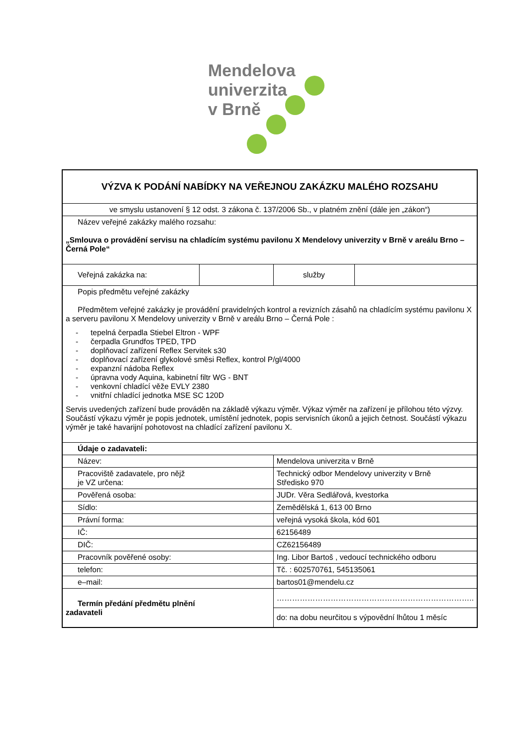Mendelova
univerzita
v Brně
| VÝZVA K PODÁNÍ NABÍDKY NA VEŘEJNOU ZAKÁZKU MALÉHO ROZSAHU | | | |
| ve smyslu ustanovení § 12 odst. 3 zákona č. 137/2006 Sb., v platném znění (dále jen „zákon“) | | | |
| Název veřejné zakázky malého rozsahu: „Smlouva o provádění servisu na chladícím systému pavilonu X Mendelovy univerzity v Brně v areálu Brno – Černá Pole“ | | | |
| Veřejná zakázka na: | | služby | |
| Popis předmětu veřejné zakázky Předmětem veřejné zakázky je provádění pravidelných kontrol a revizních zásahů na chladícím systému pavilonu X a serveru pavilonu X Mendelovy univerzity v Brně v areálu Brno – Černá Pole : - tepelná čerpadla Stiebel Eltron - WPF - čerpadla Grundfos TPED, TPD - doplňovací zařízení Reflex Servitek s30 - doplňovací zařízení glykolové směsi Reflex, kontrol P/gl/4000 - expanzní nádoba Reflex - úpravna vody Aquina, kabinetní filtr WG - BNT - venkovní chladící věže EVLY 2380 - vnitřní chladící jednotka MSE SC 120D Servis uvedených zařízení bude prováděn na základě výkazu výměr. Výkaz výměr na zařízení je přílohou této výzvy. Součástí výkazu výměr je popis jednotek, umístění jednotek, popis servisních úkonů a jejich četnost. Součástí výkazu výměr je také havarijní pohotovost na chladící zařízení pavilonu X. | | | |
| Údaje o zadavateli: | | | |
| Název: | | Mendelova univerzita v Brně | |
| Pracoviště zadavatele, pro nějž je VZ určena: | | Technický odbor Mendelovy univerzity v Brně Středisko 970 | |
| Pověřená osoba: | | JUDr. Věra Sedlářová, kvestorka | |
| Sídlo: | | Zemědělská 1, 613 00 Brno | |
| Právní forma: | | veřejná vysoká škola, kód 601 | |
| IČ: | | 62156489 | |
| DIČ: | | CZ62156489 | |
| Pracovník pověřené osoby: | | Ing. Libor Bartoš , vedoucí technického odboru | |
| telefon: | | Tč. : 602570761, 545135061 | |
| e–mail: | | bartos01@mendelu.cz | |
| Termín předání předmětu plnění zadavateli | | ………………………………………………………………….. | |
| | | do: na dobu neurčitou s výpovědní lhůtou 1 měsíc | |